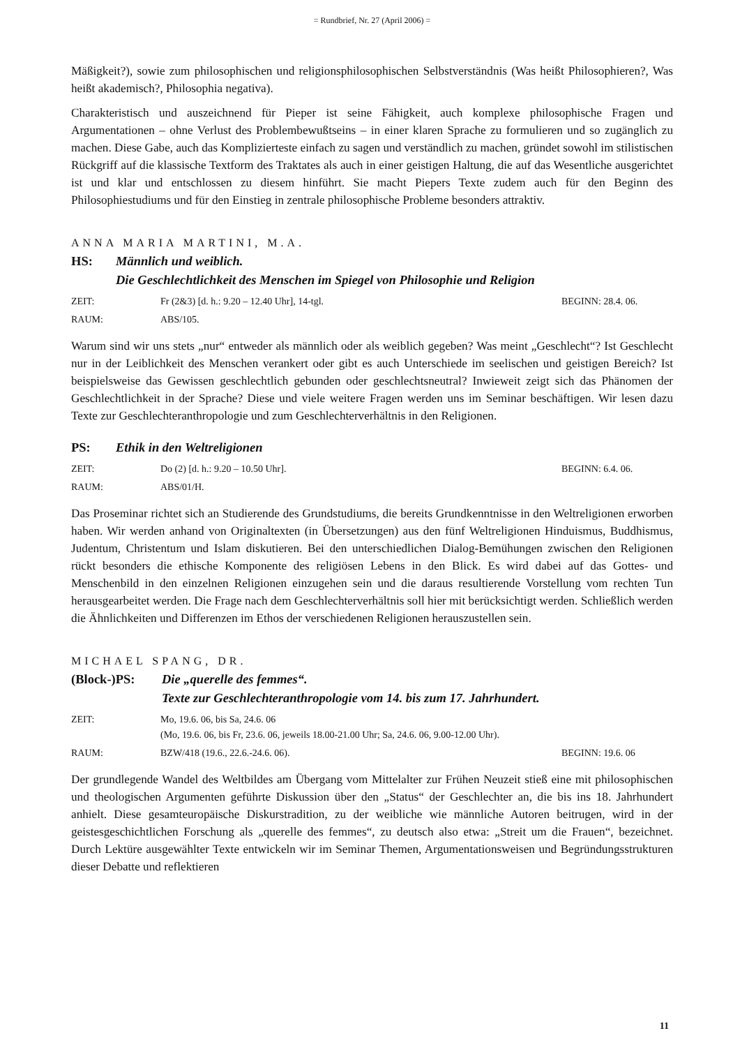= Rundbrief, Nr. 27 (April 2006) =
Mäßigkeit?), sowie zum philosophischen und religionsphilosophischen Selbstverständnis (Was heißt Philosophieren?, Was heißt akademisch?, Philosophia negativa).
Charakteristisch und auszeichnend für Pieper ist seine Fähigkeit, auch komplexe philosophische Fragen und Argumentationen – ohne Verlust des Problembewußtseins – in einer klaren Sprache zu formulieren und so zugänglich zu machen. Diese Gabe, auch das Komplizierteste einfach zu sagen und verständlich zu machen, gründet sowohl im stilistischen Rückgriff auf die klassische Textform des Traktates als auch in einer geistigen Haltung, die auf das Wesentliche ausgerichtet ist und klar und entschlossen zu diesem hinführt. Sie macht Piepers Texte zudem auch für den Beginn des Philosophiestudiums und für den Einstieg in zentrale philosophische Probleme besonders attraktiv.
ANNA MARIA MARTINI, M.A.
HS: Männlich und weiblich.
Die Geschlechtlichkeit des Menschen im Spiegel von Philosophie und Religion
ZEIT: Fr (2&3) [d. h.: 9.20 – 12.40 Uhr], 14-tgl. BEGINN: 28.4. 06.
RAUM: ABS/105.
Warum sind wir uns stets „nur“ entweder als männlich oder als weiblich gegeben? Was meint „Geschlecht“? Ist Geschlecht nur in der Leiblichkeit des Menschen verankert oder gibt es auch Unterschiede im seelischen und geistigen Bereich? Ist beispielsweise das Gewissen geschlechtlich gebunden oder geschlechtsneutral? Inwieweit zeigt sich das Phänomen der Geschlechtlichkeit in der Sprache? Diese und viele weitere Fragen werden uns im Seminar beschäftigen. Wir lesen dazu Texte zur Geschlechteranthropologie und zum Geschlechterverhältnis in den Religionen.
PS: Ethik in den Weltreligionen
ZEIT: Do (2) [d. h.: 9.20 – 10.50 Uhr]. BEGINN: 6.4. 06.
RAUM: ABS/01/H.
Das Proseminar richtet sich an Studierende des Grundstudiums, die bereits Grundkenntnisse in den Weltreligionen erworben haben. Wir werden anhand von Originaltexten (in Übersetzungen) aus den fünf Weltreligionen Hinduismus, Buddhismus, Judentum, Christentum und Islam diskutieren. Bei den unterschiedlichen Dialog-Bemühungen zwischen den Religionen rückt besonders die ethische Komponente des religiösen Lebens in den Blick. Es wird dabei auf das Gottes- und Menschenbild in den einzelnen Religionen einzugehen sein und die daraus resultierende Vorstellung vom rechten Tun herausgearbeitet werden. Die Frage nach dem Geschlechterverhältnis soll hier mit berücksichtigt werden. Schließlich werden die Ähnlichkeiten und Differenzen im Ethos der verschiedenen Religionen herauszustellen sein.
MICHAEL SPANG, DR.
(Block-)PS: Die „querelle des femmes“.
Texte zur Geschlechteranthropologie vom 14. bis zum 17. Jahrhundert.
ZEIT: Mo, 19.6. 06, bis Sa, 24.6. 06
(Mo, 19.6. 06, bis Fr, 23.6. 06, jeweils 18.00-21.00 Uhr; Sa, 24.6. 06, 9.00-12.00 Uhr).
RAUM: BZW/418 (19.6., 22.6.-24.6. 06). BEGINN: 19.6. 06
Der grundlegende Wandel des Weltbildes am Übergang vom Mittelalter zur Frühen Neuzeit stieß eine mit philosophischen und theologischen Argumenten geführte Diskussion über den „Status“ der Geschlechter an, die bis ins 18. Jahrhundert anhielt. Diese gesamteuropäische Diskurstradition, zu der weibliche wie männliche Autoren beitrugen, wird in der geistesgeschichtlichen Forschung als „querelle des femmes“, zu deutsch also etwa: „Streit um die Frauen“, bezeichnet. Durch Lektüre ausgewählter Texte entwickeln wir im Seminar Themen, Argumentationsweisen und Begründungsstrukturen dieser Debatte und reflektieren
11